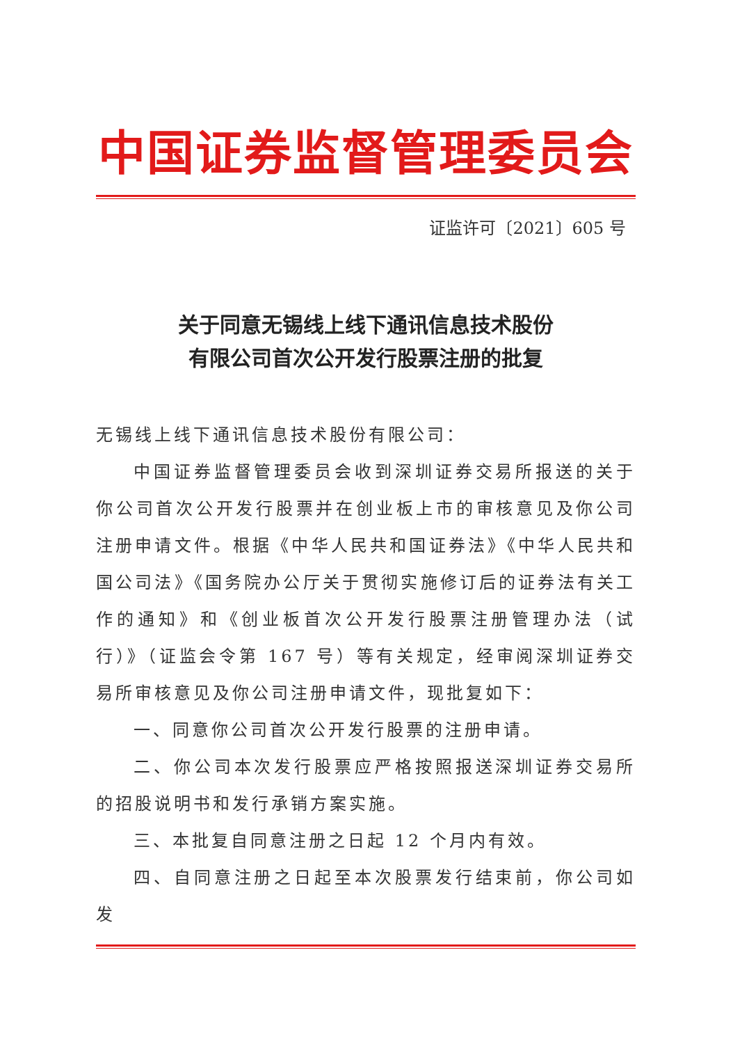中国证券监督管理委员会
证监许可〔2021〕605 号
关于同意无锡线上线下通讯信息技术股份
有限公司首次公开发行股票注册的批复
无锡线上线下通讯信息技术股份有限公司：
中国证券监督管理委员会收到深圳证券交易所报送的关于你公司首次公开发行股票并在创业板上市的审核意见及你公司注册申请文件。根据《中华人民共和国证券法》《中华人民共和国公司法》《国务院办公厅关于贯彻实施修订后的证券法有关工作的通知》和《创业板首次公开发行股票注册管理办法（试行）》（证监会令第 167 号）等有关规定，经审阅深圳证券交易所审核意见及你公司注册申请文件，现批复如下：
一、同意你公司首次公开发行股票的注册申请。
二、你公司本次发行股票应严格按照报送深圳证券交易所的招股说明书和发行承销方案实施。
三、本批复自同意注册之日起 12 个月内有效。
四、自同意注册之日起至本次股票发行结束前，你公司如发